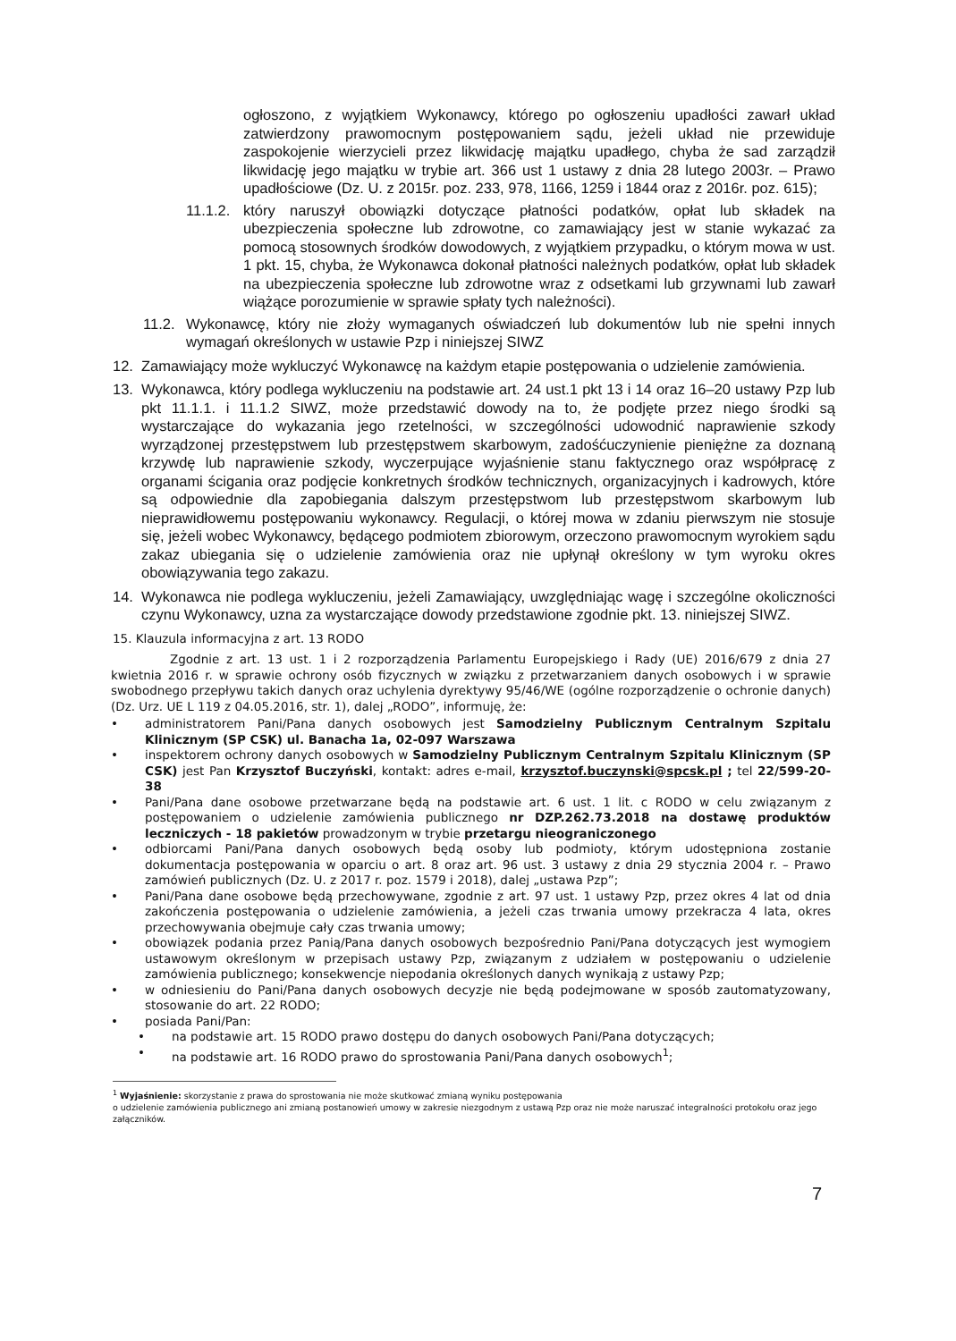ogłoszono, z wyjątkiem Wykonawcy, którego po ogłoszeniu upadłości zawarł układ zatwierdzony prawomocnym postępowaniem sądu, jeżeli układ nie przewiduje zaspokojenie wierzycieli przez likwidację majątku upadłego, chyba że sad zarządził likwidację jego majątku w trybie art. 366 ust 1 ustawy z dnia 28 lutego 2003r. – Prawo upadłościowe (Dz. U. z 2015r. poz. 233, 978, 1166, 1259 i 1844 oraz z 2016r. poz. 615);
11.1.2.
który naruszył obowiązki dotyczące płatności podatków, opłat lub składek na ubezpieczenia społeczne lub zdrowotne, co zamawiający jest w stanie wykazać za pomocą stosownych środków dowodowych, z wyjątkiem przypadku, o którym mowa w ust. 1 pkt. 15, chyba, że Wykonawca dokonał płatności należnych podatków, opłat lub składek na ubezpieczenia społeczne lub zdrowotne wraz z odsetkami lub grzywnami lub zawarł wiążące porozumienie w sprawie spłaty tych należności).
11.2.
Wykonawcę, który nie złoży wymaganych oświadczeń lub dokumentów lub nie spełni innych wymagań określonych w ustawie Pzp i niniejszej SIWZ
12. Zamawiający może wykluczyć Wykonawcę na każdym etapie postępowania o udzielenie zamówienia.
13. Wykonawca, który podlega wykluczeniu na podstawie art. 24 ust.1 pkt 13 i 14 oraz 16–20 ustawy Pzp lub pkt 11.1.1. i 11.1.2 SIWZ, może przedstawić dowody na to, że podjęte przez niego środki są wystarczające do wykazania jego rzetelności, w szczególności udowodnić naprawienie szkody wyrządzonej przestępstwem lub przestępstwem skarbowym, zadośćuczynienie pieniężne za doznaną krzywdę lub naprawienie szkody, wyczerpujące wyjaśnienie stanu faktycznego oraz współpracę z organami ścigania oraz podjęcie konkretnych środków technicznych, organizacyjnych i kadrowych, które są odpowiednie dla zapobiegania dalszym przestępstwom lub przestępstwom skarbowym lub nieprawidłowemu postępowaniu wykonawcy. Regulacji, o której mowa w zdaniu pierwszym nie stosuje się, jeżeli wobec Wykonawcy, będącego podmiotem zbiorowym, orzeczono prawomocnym wyrokiem sądu zakaz ubiegania się o udzielenie zamówienia oraz nie upłynął określony w tym wyroku okres obowiązywania tego zakazu.
14. Wykonawca nie podlega wykluczeniu, jeżeli Zamawiający, uwzględniając wagę i szczególne okoliczności czynu Wykonawcy, uzna za wystarczające dowody przedstawione zgodnie pkt. 13. niniejszej SIWZ.
15. Klauzula informacyjna z art. 13 RODO
Zgodnie z art. 13 ust. 1 i 2 rozporządzenia Parlamentu Europejskiego i Rady (UE) 2016/679 z dnia 27 kwietnia 2016 r. w sprawie ochrony osób fizycznych w związku z przetwarzaniem danych osobowych i w sprawie swobodnego przepływu takich danych oraz uchylenia dyrektywy 95/46/WE (ogólne rozporządzenie o ochronie danych) (Dz. Urz. UE L 119 z 04.05.2016, str. 1), dalej „RODO”, informuję, że:
• administratorem Pani/Pana danych osobowych jest Samodzielny Publicznym Centralnym Szpitalu Klinicznym (SP CSK) ul. Banacha 1a, 02-097 Warszawa
• inspektorem ochrony danych osobowych w Samodzielny Publicznym Centralnym Szpitalu Klinicznym (SP CSK) jest Pan Krzysztof Buczyński, kontakt: adres e-mail, krzysztof.buczynski@spcsk.pl ; tel 22/599-20-38
• Pani/Pana dane osobowe przetwarzane będą na podstawie art. 6 ust. 1 lit. c RODO w celu związanym z postępowaniem o udzielenie zamówienia publicznego nr DZP.262.73.2018 na dostawę produktów leczniczych - 18 pakietów prowadzonym w trybie przetargu nieograniczonego
• odbiorcami Pani/Pana danych osobowych będą osoby lub podmioty, którym udostępniona zostanie dokumentacja postępowania w oparciu o art. 8 oraz art. 96 ust. 3 ustawy z dnia 29 stycznia 2004 r. – Prawo zamówień publicznych (Dz. U. z 2017 r. poz. 1579 i 2018), dalej „ustawa Pzp”;
• Pani/Pana dane osobowe będą przechowywane, zgodnie z art. 97 ust. 1 ustawy Pzp, przez okres 4 lat od dnia zakończenia postępowania o udzielenie zamówienia, a jeżeli czas trwania umowy przekracza 4 lata, okres przechowywania obejmuje cały czas trwania umowy;
• obowiązek podania przez Panią/Pana danych osobowych bezpośrednio Pani/Pana dotyczących jest wymogiem ustawowym określonym w przepisach ustawy Pzp, związanym z udziałem w postępowaniu o udzielenie zamówienia publicznego; konsekwencje niepodania określonych danych wynikają z ustawy Pzp;
• w odniesieniu do Pani/Pana danych osobowych decyzje nie będą podejmowane w sposób zautomatyzowany, stosowanie do art. 22 RODO;
• posiada Pani/Pan:
• na podstawie art. 15 RODO prawo dostępu do danych osobowych Pani/Pana dotyczących;
• na podstawie art. 16 RODO prawo do sprostowania Pani/Pana danych osobowych<sup>1</sup>;
<sup>1</sup> Wyjaśnienie: skorzystanie z prawa do sprostowania nie może skutkować zmianą wyniku postępowania
o udzielenie zamówienia publicznego ani zmianą postanowień umowy w zakresie niezgodnym z ustawą Pzp oraz nie może naruszać integralności protokołu oraz jego załączników.
7